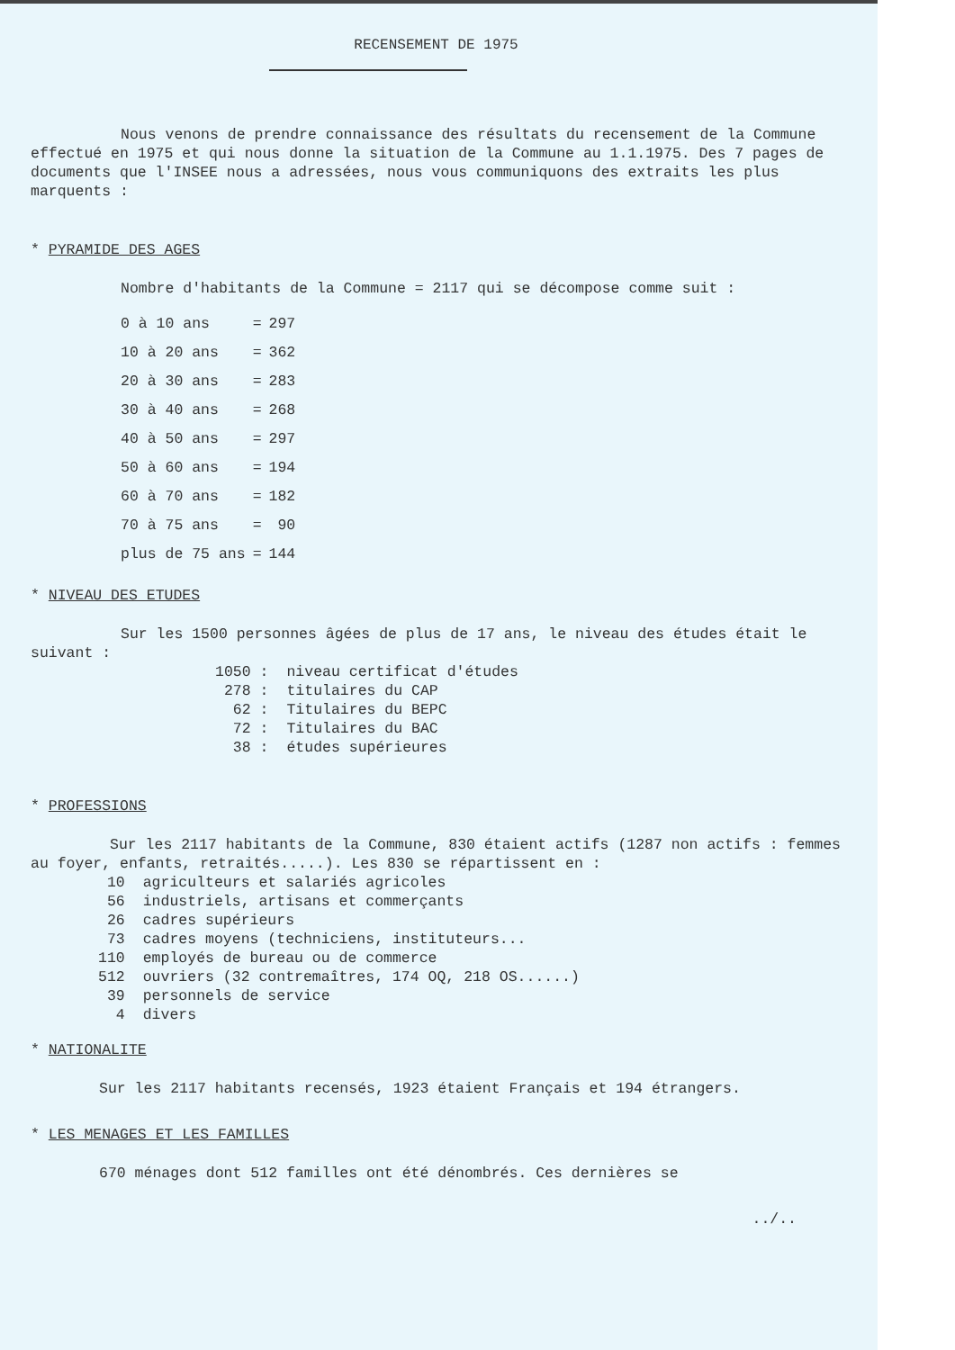RECENSEMENT DE 1975
Nous venons de prendre connaissance des résultats du recensement de la Commune effectué en 1975 et qui nous donne la situation de la Commune au 1.1.1975. Des 7 pages de documents que l'INSEE nous a adressées, nous vous communiquons des extraits les plus marquents :
* PYRAMIDE DES AGES
Nombre d'habitants de la Commune = 2117 qui se décompose comme suit :
| 0 à 10 ans | = | 297 |
| 10 à 20 ans | = | 362 |
| 20 à 30 ans | = | 283 |
| 30 à 40 ans | = | 268 |
| 40 à 50 ans | = | 297 |
| 50 à 60 ans | = | 194 |
| 60 à 70 ans | = | 182 |
| 70 à 75 ans | = | 90 |
| plus de 75 ans | = | 144 |
* NIVEAU DES ETUDES
Sur les 1500 personnes âgées de plus de 17 ans, le niveau des études était le suivant :
| 1050 : | niveau certificat d'études |
| 278 : | titulaires du CAP |
| 62 : | Titulaires du BEPC |
| 72 : | Titulaires du BAC |
| 38 : | études supérieures |
* PROFESSIONS
Sur les 2117 habitants de la Commune, 830 étaient actifs (1287 non actifs : femmes au foyer, enfants, retraités.....). Les 830 se répartissent en :
| 10 | agriculteurs et salariés agricoles |
| 56 | industriels, artisans et commerçants |
| 26 | cadres supérieurs |
| 73 | cadres moyens (techniciens, instituteurs... |
| 110 | employés de bureau ou de commerce |
| 512 | ouvriers (32 contremaîtres, 174 OQ, 218 OS......) |
| 39 | personnels de service |
| 4 | divers |
* NATIONALITE
Sur les 2117 habitants recensés, 1923 étaient Français et 194 étrangers.
* LES MENAGES ET LES FAMILLES
670 ménages dont 512 familles ont été dénombrés. Ces dernières se
../..